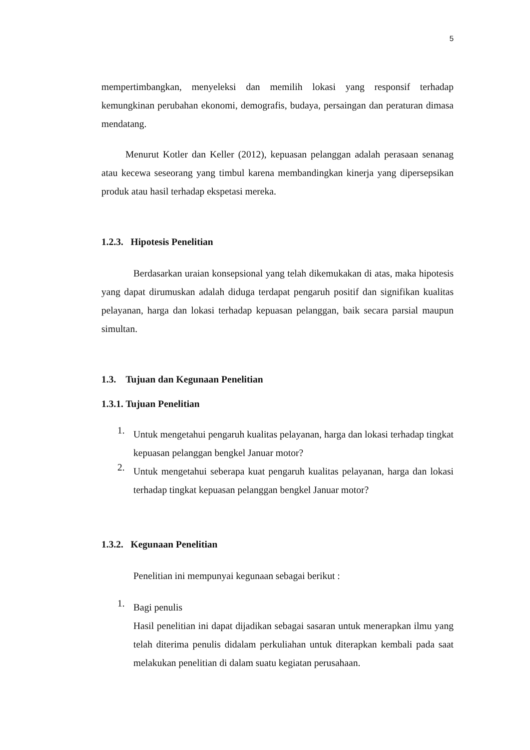5
mempertimbangkan, menyeleksi dan memilih lokasi yang responsif terhadap kemungkinan perubahan ekonomi, demografis, budaya, persaingan dan peraturan dimasa mendatang.
Menurut Kotler dan Keller (2012), kepuasan pelanggan adalah perasaan senanag atau kecewa seseorang yang timbul karena membandingkan kinerja yang dipersepsikan produk atau hasil terhadap ekspetasi mereka.
1.2.3. Hipotesis Penelitian
Berdasarkan uraian konsepsional yang telah dikemukakan di atas, maka hipotesis yang dapat dirumuskan adalah diduga terdapat pengaruh positif dan signifikan kualitas pelayanan, harga dan lokasi terhadap kepuasan pelanggan, baik secara parsial maupun simultan.
1.3. Tujuan dan Kegunaan Penelitian
1.3.1. Tujuan Penelitian
1.
Untuk mengetahui pengaruh kualitas pelayanan, harga dan lokasi terhadap tingkat kepuasan pelanggan bengkel Januar motor?
2.
Untuk mengetahui seberapa kuat pengaruh kualitas pelayanan, harga dan lokasi terhadap tingkat kepuasan pelanggan bengkel Januar motor?
1.3.2. Kegunaan Penelitian
Penelitian ini mempunyai kegunaan sebagai berikut :
1.
Bagi penulis
Hasil penelitian ini dapat dijadikan sebagai sasaran untuk menerapkan ilmu yang telah diterima penulis didalam perkuliahan untuk diterapkan kembali pada saat melakukan penelitian di dalam suatu kegiatan perusahaan.